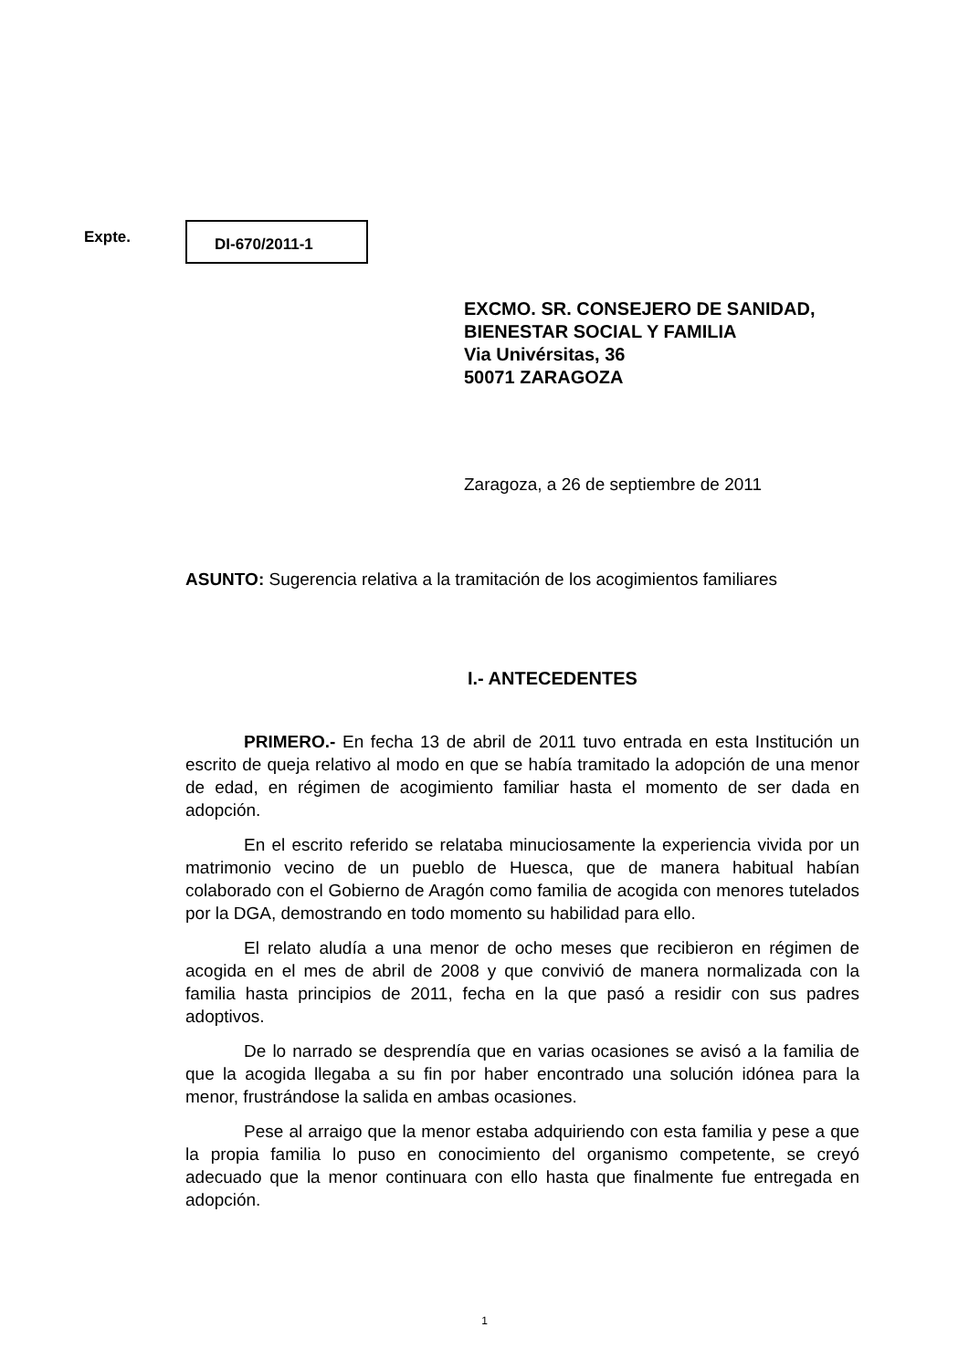Expte. DI-670/2011-1
EXCMO. SR. CONSEJERO DE SANIDAD,
BIENESTAR SOCIAL Y FAMILIA
Via Univérsitas, 36
50071 ZARAGOZA
Zaragoza, a 26 de septiembre de 2011
ASUNTO: Sugerencia relativa a la tramitación de los acogimientos familiares
I.- ANTECEDENTES
PRIMERO.- En fecha 13 de abril de 2011 tuvo entrada en esta Institución un escrito de queja relativo al modo en que se había tramitado la adopción de una menor de edad, en régimen de acogimiento familiar hasta el momento de ser dada en adopción.
En el escrito referido se relataba minuciosamente la experiencia vivida por un matrimonio vecino de un pueblo de Huesca, que de manera habitual habían colaborado con el Gobierno de Aragón como familia de acogida con menores tutelados por la DGA, demostrando en todo momento su habilidad para ello.
El relato aludía a una menor de ocho meses que recibieron en régimen de acogida en el mes de abril de 2008 y que convivió de manera normalizada con la familia hasta principios de 2011, fecha en la que pasó a residir con sus padres adoptivos.
De lo narrado se desprendía que en varias ocasiones se avisó a la familia de que la acogida llegaba a su fin por haber encontrado una solución idónea para la menor, frustrándose la salida en ambas ocasiones.
Pese al arraigo que la menor estaba adquiriendo con esta familia y pese a que la propia familia lo puso en conocimiento del organismo competente, se creyó adecuado que la menor continuara con ello hasta que finalmente fue entregada en adopción.
1